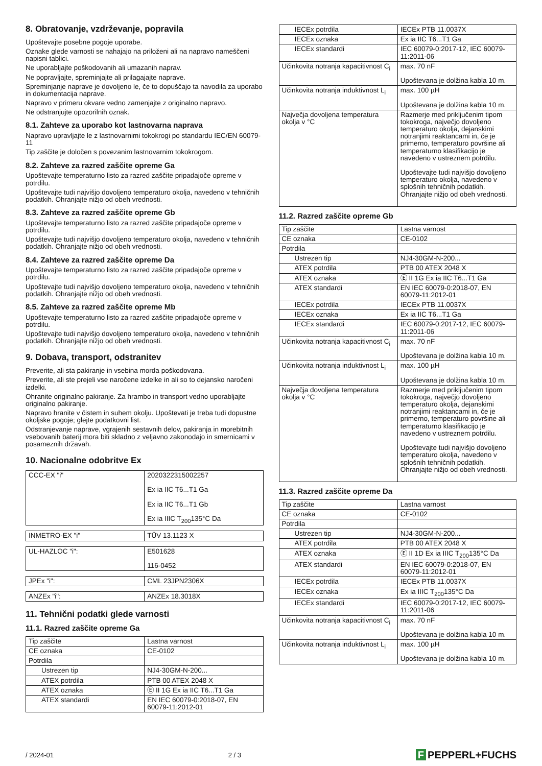8. Obratovanje, vzdrževanje, popravila
Upoštevajte posebne pogoje uporabe.
Oznake glede varnosti se nahajajo na priloženi ali na napravo nameščeni napisni tablici.
Ne uporabljajte poškodovanih ali umazanih naprav.
Ne popravljajte, spreminjajte ali prilagajajte naprave.
Spreminjanje naprave je dovoljeno le, če to dopuščajo ta navodila za uporabo in dokumentacija naprave.
Napravo v primeru okvare vedno zamenjajte z originalno napravo.
Ne odstranjujte opozorilnih oznak.
8.1. Zahteve za uporabo kot lastnovarna naprava
Napravo upravljajte le z lastnovarnimi tokokrogi po standardu IEC/EN 60079-11
Tip zaščite je določen s povezanim lastnovarnim tokokrogom.
8.2. Zahteve za razred zaščite opreme Ga
Upoštevajte temperaturno listo za razred zaščite pripadajoče opreme v potrdilu.
Upoštevajte tudi najvišjo dovoljeno temperaturo okolja, navedeno v tehničnih podatkih. Ohranjajte nižjo od obeh vrednosti.
8.3. Zahteve za razred zaščite opreme Gb
Upoštevajte temperaturno listo za razred zaščite pripadajoče opreme v potrdilu.
Upoštevajte tudi najvišjo dovoljeno temperaturo okolja, navedeno v tehničnih podatkih. Ohranjajte nižjo od obeh vrednosti.
8.4. Zahteve za razred zaščite opreme Da
Upoštevajte temperaturno listo za razred zaščite pripadajoče opreme v potrdilu.
Upoštevajte tudi najvišjo dovoljeno temperaturo okolja, navedeno v tehničnih podatkih. Ohranjajte nižjo od obeh vrednosti.
8.5. Zahteve za razred zaščite opreme Mb
Upoštevajte temperaturno listo za razred zaščite pripadajoče opreme v potrdilu.
Upoštevajte tudi najvišjo dovoljeno temperaturo okolja, navedeno v tehničnih podatkih. Ohranjajte nižjo od obeh vrednosti.
9. Dobava, transport, odstranitev
Preverite, ali sta pakiranje in vsebina morda poškodovana.
Preverite, ali ste prejeli vse naročene izdelke in ali so to dejansko naročeni izdelki.
Ohranite originalno pakiranje. Za hrambo in transport vedno uporabljajte originalno pakiranje.
Napravo hranite v čistem in suhem okolju. Upoštevati je treba tudi dopustne okoljske pogoje; glejte podatkovni list.
Odstranjevanje naprave, vgrajenih sestavnih delov, pakiranja in morebitnih vsebovanih baterij mora biti skladno z veljavno zakonodajo in smernicami v posameznih državah.
10. Nacionalne odobritve Ex
| CCC-EX "i" | 2020322315002257 Ex ia IIC T6...T1 Ga Ex ia IIC T6...T1 Gb Ex ia IIIC T<sub>200</sub>135°C Da |
| INMETRO-EX "i" | TÜV 13.1123 X |
| UL-HAZLOC "i": | E501628 116-0452 |
| JPEx "i": | CML 23JPN2306X |
| ANZEx "i": | ANZEx 18.3018X |
11. Tehnični podatki glede varnosti
11.1. Razred zaščite opreme Ga
| Tip zaščite | Lastna varnost |
| CE oznaka | CE-0102 |
| Potrdila | |
| Ustrezen tip | NJ4-30GM-N-200... |
| ATEX potrdila | PTB 00 ATEX 2048 X |
| ATEX oznaka | Ⓔ II 1G Ex ia IIC T6...T1 Ga |
| ATEX standardi | EN IEC 60079-0:2018-07, EN 60079-11:2012-01 |
| IECEx potrdila | IECEx PTB 11.0037X |
| IECEx oznaka | Ex ia IIC T6...T1 Ga |
| IECEx standardi | IEC 60079-0:2017-12, IEC 60079-11:2011-06 |
| Učinkovita notranja kapacitivnost C<sub>i</sub> | max. 70 nF Upoštevana je dolžina kabla 10 m. |
| Učinkovita notranja induktivnost L<sub>i</sub> | max. 100 µH Upoštevana je dolžina kabla 10 m. |
| Največja dovoljena temperatura okolja v °C | Razmerje med priključenim tipom tokokroga, največjo dovoljeno temperaturo okolja, dejanskimi notranjimi reaktancami in, če je primerno, temperaturo površine ali temperaturno klasifikacijo je navedeno v ustreznem potrdilu. Upoštevajte tudi najvišjo dovoljeno temperaturo okolja, navedeno v splošnih tehničnih podatkih. Ohranjajte nižjo od obeh vrednosti. |
11.2. Razred zaščite opreme Gb
| Tip zaščite | Lastna varnost |
| CE oznaka | CE-0102 |
| Potrdila | |
| Ustrezen tip | NJ4-30GM-N-200... |
| ATEX potrdila | PTB 00 ATEX 2048 X |
| ATEX oznaka | Ⓔ II 1G Ex ia IIC T6...T1 Ga |
| ATEX standardi | EN IEC 60079-0:2018-07, EN 60079-11:2012-01 |
| IECEx potrdila | IECEx PTB 11.0037X |
| IECEx oznaka | Ex ia IIC T6...T1 Ga |
| IECEx standardi | IEC 60079-0:2017-12, IEC 60079-11:2011-06 |
| Učinkovita notranja kapacitivnost C<sub>i</sub> | max. 70 nF Upoštevana je dolžina kabla 10 m. |
| Učinkovita notranja induktivnost L<sub>i</sub> | max. 100 µH Upoštevana je dolžina kabla 10 m. |
| Največja dovoljena temperatura okolja v °C | Razmerje med priključenim tipom tokokroga, največjo dovoljeno temperaturo okolja, dejanskimi notranjimi reaktancami in, če je primerno, temperaturo površine ali temperaturno klasifikacijo je navedeno v ustreznem potrdilu. Upoštevajte tudi najvišjo dovoljeno temperaturo okolja, navedeno v splošnih tehničnih podatkih. Ohranjajte nižjo od obeh vrednosti. |
11.3. Razred zaščite opreme Da
| Tip zaščite | Lastna varnost |
| CE oznaka | CE-0102 |
| Potrdila | |
| Ustrezen tip | NJ4-30GM-N-200... |
| ATEX potrdila | PTB 00 ATEX 2048 X |
| ATEX oznaka | Ⓔ II 1D Ex ia IIIC T<sub>200</sub>135°C Da |
| ATEX standardi | EN IEC 60079-0:2018-07, EN 60079-11:2012-01 |
| IECEx potrdila | IECEx PTB 11.0037X |
| IECEx oznaka | Ex ia IIIC T<sub>200</sub>135°C Da |
| IECEx standardi | IEC 60079-0:2017-12, IEC 60079-11:2011-06 |
| Učinkovita notranja kapacitivnost C<sub>i</sub> | max. 70 nF Upoštevana je dolžina kabla 10 m. |
| Učinkovita notranja induktivnost L<sub>i</sub> | max. 100 µH Upoštevana je dolžina kabla 10 m. |
/ 2024-01 2 / 3
F PEPPERL+FUCHS